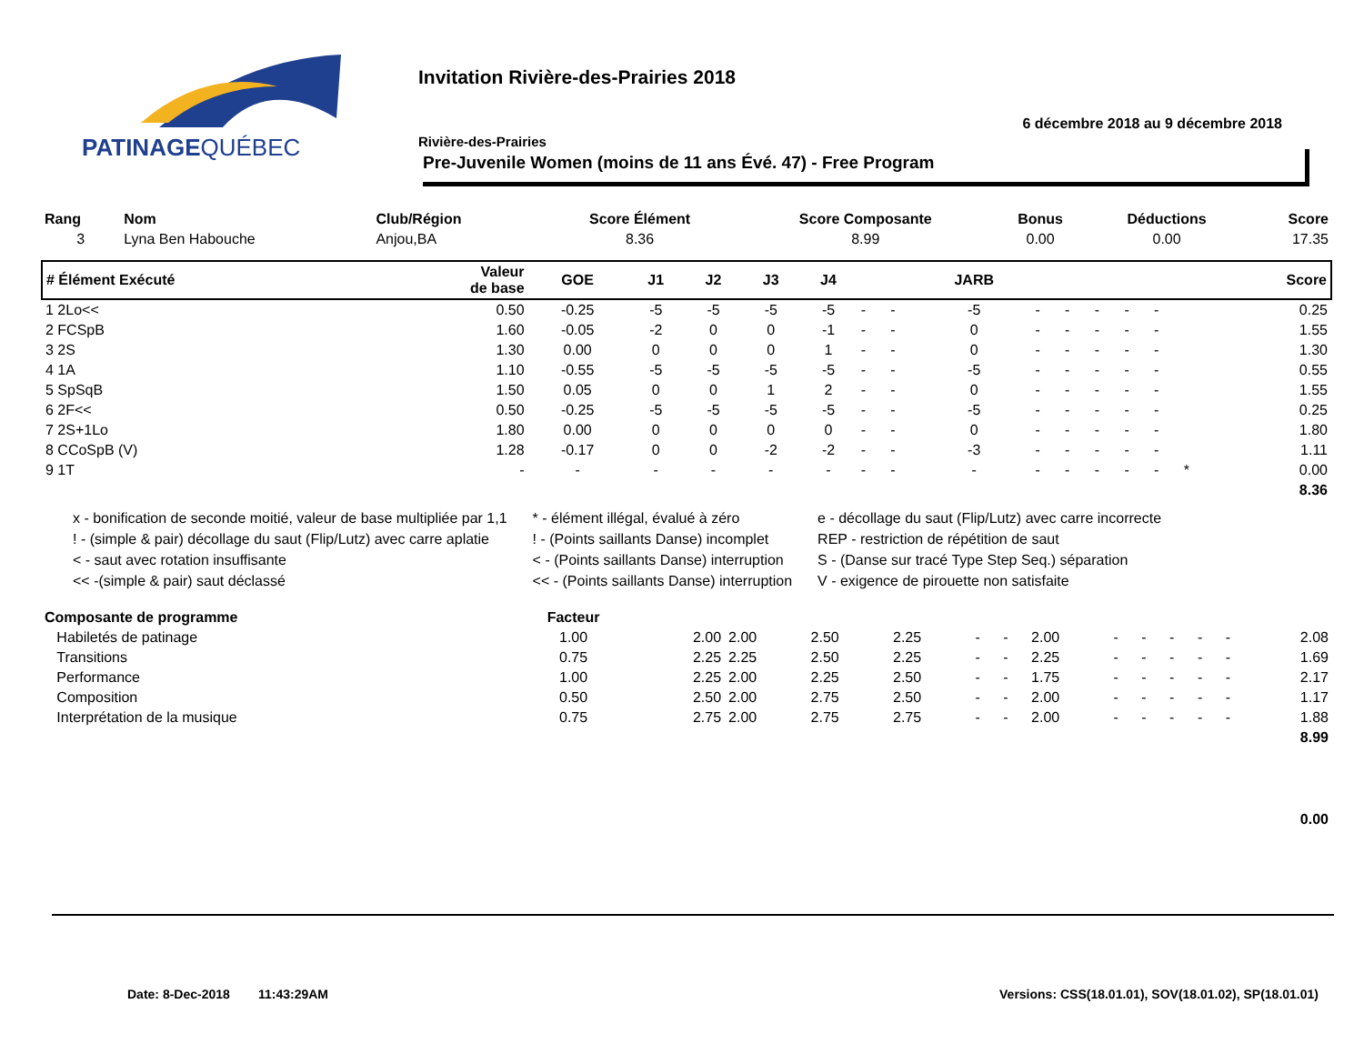PATINAGEQUÉBEC
Invitation Rivière-des-Prairies 2018
6 décembre 2018 au 9 décembre 2018
Rivière-des-Prairies
Pre-Juvenile Women (moins de 11 ans Évé. 47) - Free Program
| Rang | Nom | Club/Région | Score Élément | Score Composante | Bonus | Déductions | Score |
| --- | --- | --- | --- | --- | --- | --- | --- |
| 3 | Lyna Ben Habouche | Anjou,BA | 8.36 | 8.99 | 0.00 | 0.00 | 17.35 |
| # Élément Exécuté | Valeur de base | GOE | J1 | J2 | J3 | J4 | | | JARB | | | | | | | Score |
| --- | --- | --- | --- | --- | --- | --- | --- | --- | --- | --- | --- | --- | --- | --- | --- | --- |
| 1 2Lo<< | 0.50 | -0.25 | -5 | -5 | -5 | -5 | - | - | -5 | - | - | - | - | - | | 0.25 |
| 2 FCSpB | 1.60 | -0.05 | -2 | 0 | 0 | -1 | - | - | 0 | - | - | - | - | - | | 1.55 |
| 3 2S | 1.30 | 0.00 | 0 | 0 | 0 | 1 | - | - | 0 | - | - | - | - | - | | 1.30 |
| 4 1A | 1.10 | -0.55 | -5 | -5 | -5 | -5 | - | - | -5 | - | - | - | - | - | | 0.55 |
| 5 SpSqB | 1.50 | 0.05 | 0 | 0 | 1 | 2 | - | - | 0 | - | - | - | - | - | | 1.55 |
| 6 2F<< | 0.50 | -0.25 | -5 | -5 | -5 | -5 | - | - | -5 | - | - | - | - | - | | 0.25 |
| 7 2S+1Lo | 1.80 | 0.00 | 0 | 0 | 0 | 0 | - | - | 0 | - | - | - | - | - | | 1.80 |
| 8 CCoSpB (V) | 1.28 | -0.17 | 0 | 0 | -2 | -2 | - | - | -3 | - | - | - | - | - | | 1.11 |
| 9 1T | - | - | - | - | - | - | - | - | - | - | - | - | - | - | * | 0.00 |
| 8.36 | | | | | | | | | | | | | | | | |
x - bonification de seconde moitié, valeur de base multipliée par 1,1
! - (simple & pair) décollage du saut (Flip/Lutz) avec carre aplatie
< - saut avec rotation insuffisante
<< -(simple & pair) saut déclassé
* - élément illégal, évalué à zéro
! - (Points saillants Danse) incomplet
< - (Points saillants Danse) interruption
<< - (Points saillants Danse) interruption
e - décollage du saut (Flip/Lutz) avec carre incorrecte
REP - restriction de répétition de saut
S - (Danse sur tracé Type Step Seq.) séparation
V - exigence de pirouette non satisfaite
| Composante de programme | Facteur | | | | | | | | | | | | | | |
| --- | --- | --- | --- | --- | --- | --- | --- | --- | --- | --- | --- | --- | --- | --- | --- |
| Habiletés de patinage | 1.00 | 2.00 | 2.00 | 2.50 | 2.25 | - | - | 2.00 | - | - | - | - | - | 2.08 | |
| Transitions | 0.75 | 2.25 | 2.25 | 2.50 | 2.25 | - | - | 2.25 | - | - | - | - | - | 1.69 | |
| Performance | 1.00 | 2.25 | 2.00 | 2.25 | 2.50 | - | - | 1.75 | - | - | - | - | - | 2.17 | |
| Composition | 0.50 | 2.50 | 2.00 | 2.75 | 2.50 | - | - | 2.00 | - | - | - | - | - | 1.17 | |
| Interprétation de la musique | 0.75 | 2.75 | 2.00 | 2.75 | 2.75 | - | - | 2.00 | - | - | - | - | - | 1.88 | |
| 8.99 | | | | | | | | | | | | | | | |
| 0.00 | | | | | | | | | | | | | | | |
Date: 8-Dec-2018 11:43:29AM
Versions: CSS(18.01.01), SOV(18.01.02), SP(18.01.01)